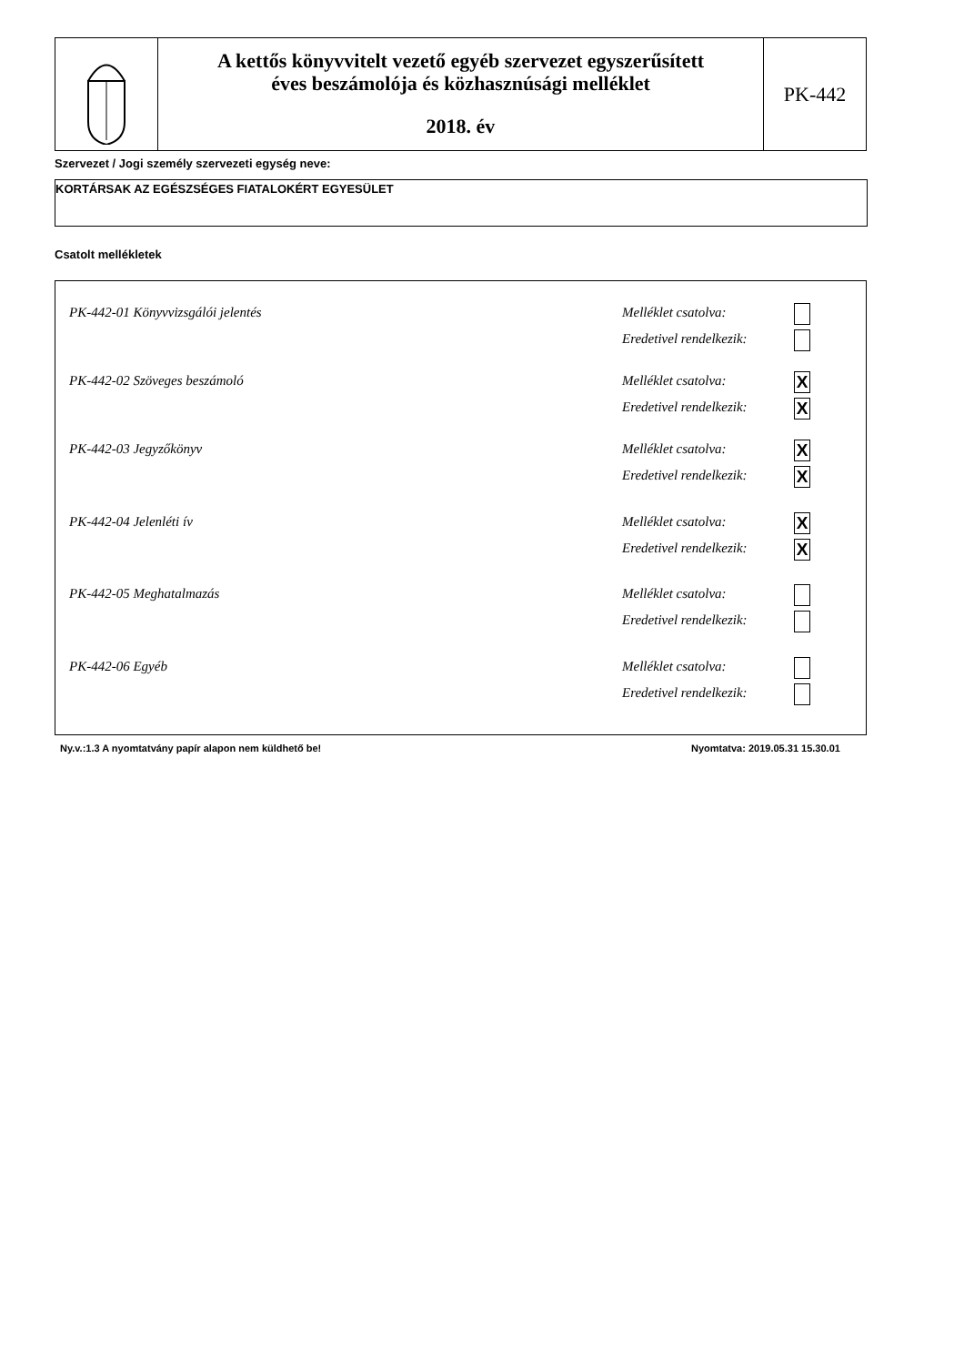A kettős könyvvitelt vezető egyéb szervezet egyszerűsített
éves beszámolója és közhasznúsági melléklet
2018. év
PK-442
Szervezet / Jogi személy szervezeti egység neve:
KORTÁRSAK AZ EGÉSZSÉGES FIATALOKÉRT EGYESÜLET
Csatolt mellékletek
PK-442-01 Könyvvizsgálói jelentés
Melléklet csatolva:
Eredetivel rendelkezik:
PK-442-02 Szöveges beszámoló
Melléklet csatolva:
Eredetivel rendelkezik:
X
X
PK-442-03 Jegyzőkönyv
Melléklet csatolva:
Eredetivel rendelkezik:
X
X
PK-442-04 Jelenléti ív
Melléklet csatolva:
Eredetivel rendelkezik:
X
X
PK-442-05 Meghatalmazás
Melléklet csatolva:
Eredetivel rendelkezik:
PK-442-06 Egyéb
Melléklet csatolva:
Eredetivel rendelkezik:
Ny.v.:1.3 A nyomtatvány papír alapon nem küldhető be!
Nyomtatva: 2019.05.31 15.30.01